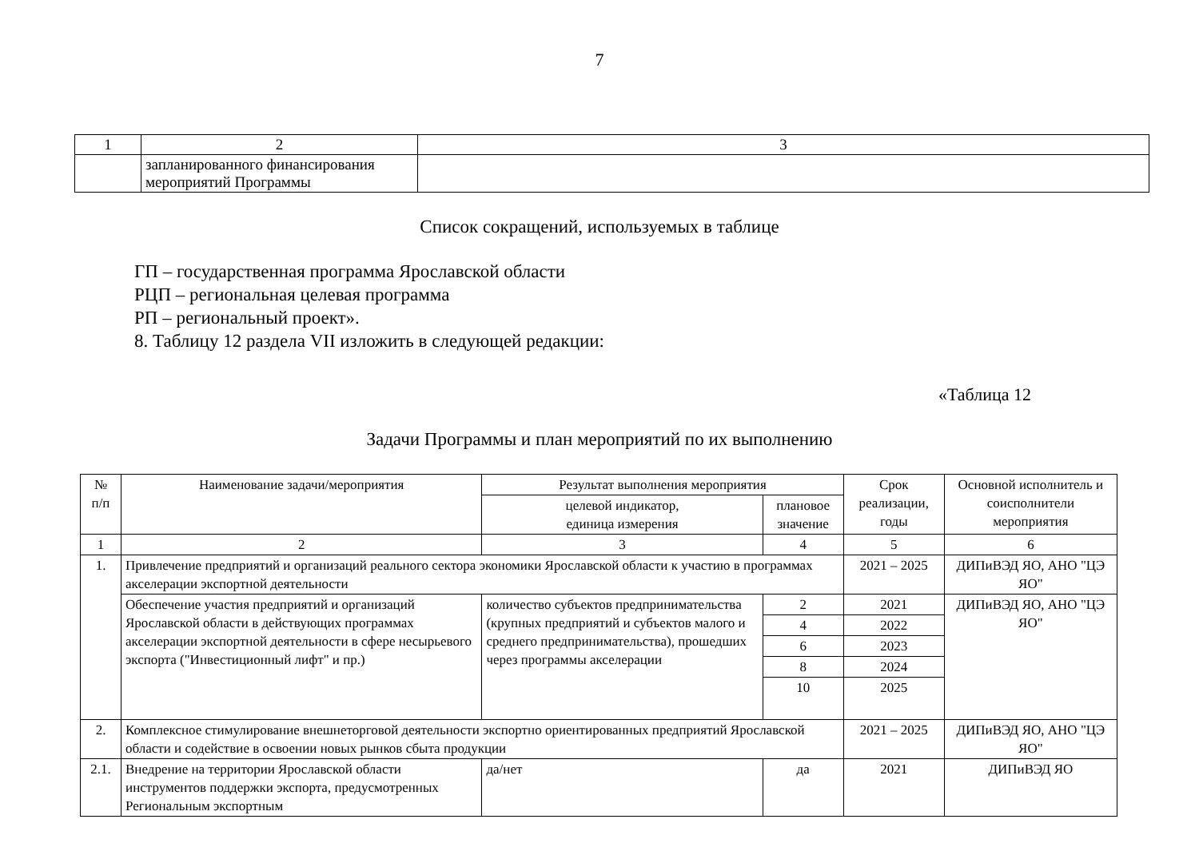7
| 1 | 2 | 3 |
| | запланированного финансирования мероприятий Программы | |
Список сокращений, используемых в таблице
ГП – государственная программа Ярославской области
РЦП – региональная целевая программа
РП – региональный проект».
8. Таблицу 12 раздела VII изложить в следующей редакции:
«Таблица 12
Задачи Программы и план мероприятий по их выполнению
| № п/п | Наименование задачи/мероприятия | Результат выполнения мероприятия | | Срок реализации, годы | Основной исполнитель и соисполнители мероприятия |
| --- | --- | --- | --- | --- | --- |
| | | целевой индикатор, единица измерения | плановое значение | | |
| 1 | 2 | 3 | 4 | 5 | 6 |
| 1. | Привлечение предприятий и организаций реального сектора экономики Ярославской области к участию в программах акселерации экспортной деятельности | | | 2021 – 2025 | ДИПиВЭД ЯО, АНО "ЦЭ ЯО" |
| | Обеспечение участия предприятий и организаций Ярославской области в действующих программах акселерации экспортной деятельности в сфере несырьевого экспорта ("Инвестиционный лифт" и пр.) | количество субъектов предпринимательства (крупных предприятий и субъектов малого и среднего предпринимательства), прошедших через программы акселерации | 2 | 2021 | ДИПиВЭД ЯО, АНО "ЦЭ ЯО" |
| | | | 4 | 2022 | |
| | | | 6 | 2023 | |
| | | | 8 | 2024 | |
| | | | 10 | 2025 | |
| 2. | Комплексное стимулирование внешнеторговой деятельности экспортно ориентированных предприятий Ярославской области и содействие в освоении новых рынков сбыта продукции | | | 2021 – 2025 | ДИПиВЭД ЯО, АНО "ЦЭ ЯО" |
| 2.1. | Внедрение на территории Ярославской области инструментов поддержки экспорта, предусмотренных Региональным экспортным | да/нет | да | 2021 | ДИПиВЭД ЯО |